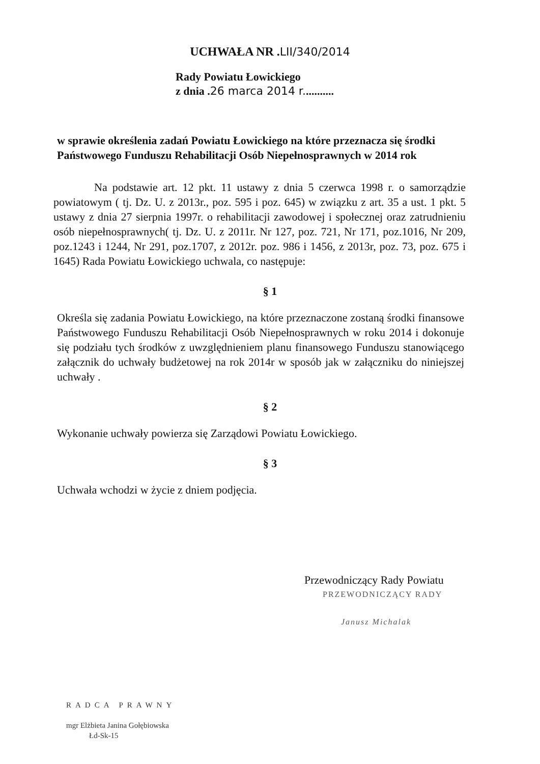UCHWAŁA NR .LII/340/2014
Rady Powiatu Łowickiego
z dnia .26 marca 2014 r...........
w sprawie określenia zadań Powiatu Łowickiego na które przeznacza się środki Państwowego Funduszu Rehabilitacji Osób Niepełnosprawnych w 2014 rok
Na podstawie art. 12 pkt. 11 ustawy z dnia 5 czerwca 1998 r. o samorządzie powiatowym ( tj. Dz. U. z 2013r., poz. 595 i poz. 645) w związku z art. 35 a ust. 1 pkt. 5 ustawy z dnia 27 sierpnia 1997r. o rehabilitacji zawodowej i społecznej oraz zatrudnieniu osób niepełnosprawnych( tj. Dz. U. z 2011r. Nr 127, poz. 721, Nr 171, poz.1016, Nr 209, poz.1243 i 1244, Nr 291, poz.1707, z 2012r. poz. 986 i 1456, z 2013r, poz. 73, poz. 675 i 1645) Rada Powiatu Łowickiego uchwala, co następuje:
§ 1
Określa się zadania Powiatu Łowickiego, na które przeznaczone zostaną środki finansowe Państwowego Funduszu Rehabilitacji Osób Niepełnosprawnych w roku 2014 i dokonuje się podziału tych środków z uwzględnieniem planu finansowego Funduszu stanowiącego załącznik do uchwały budżetowej na rok 2014r w sposób jak w załączniku do niniejszej uchwały .
§ 2
Wykonanie uchwały powierza się Zarządowi Powiatu Łowickiego.
§ 3
Uchwała wchodzi w życie z dniem podjęcia.
Przewodniczący Rady Powiatu
PRZEWODNICZĄCY RADY
Janusz Michalak
RADCA PRAWNY
mgr Elżbieta Janina Gołębiowska
Łd-Sk-15